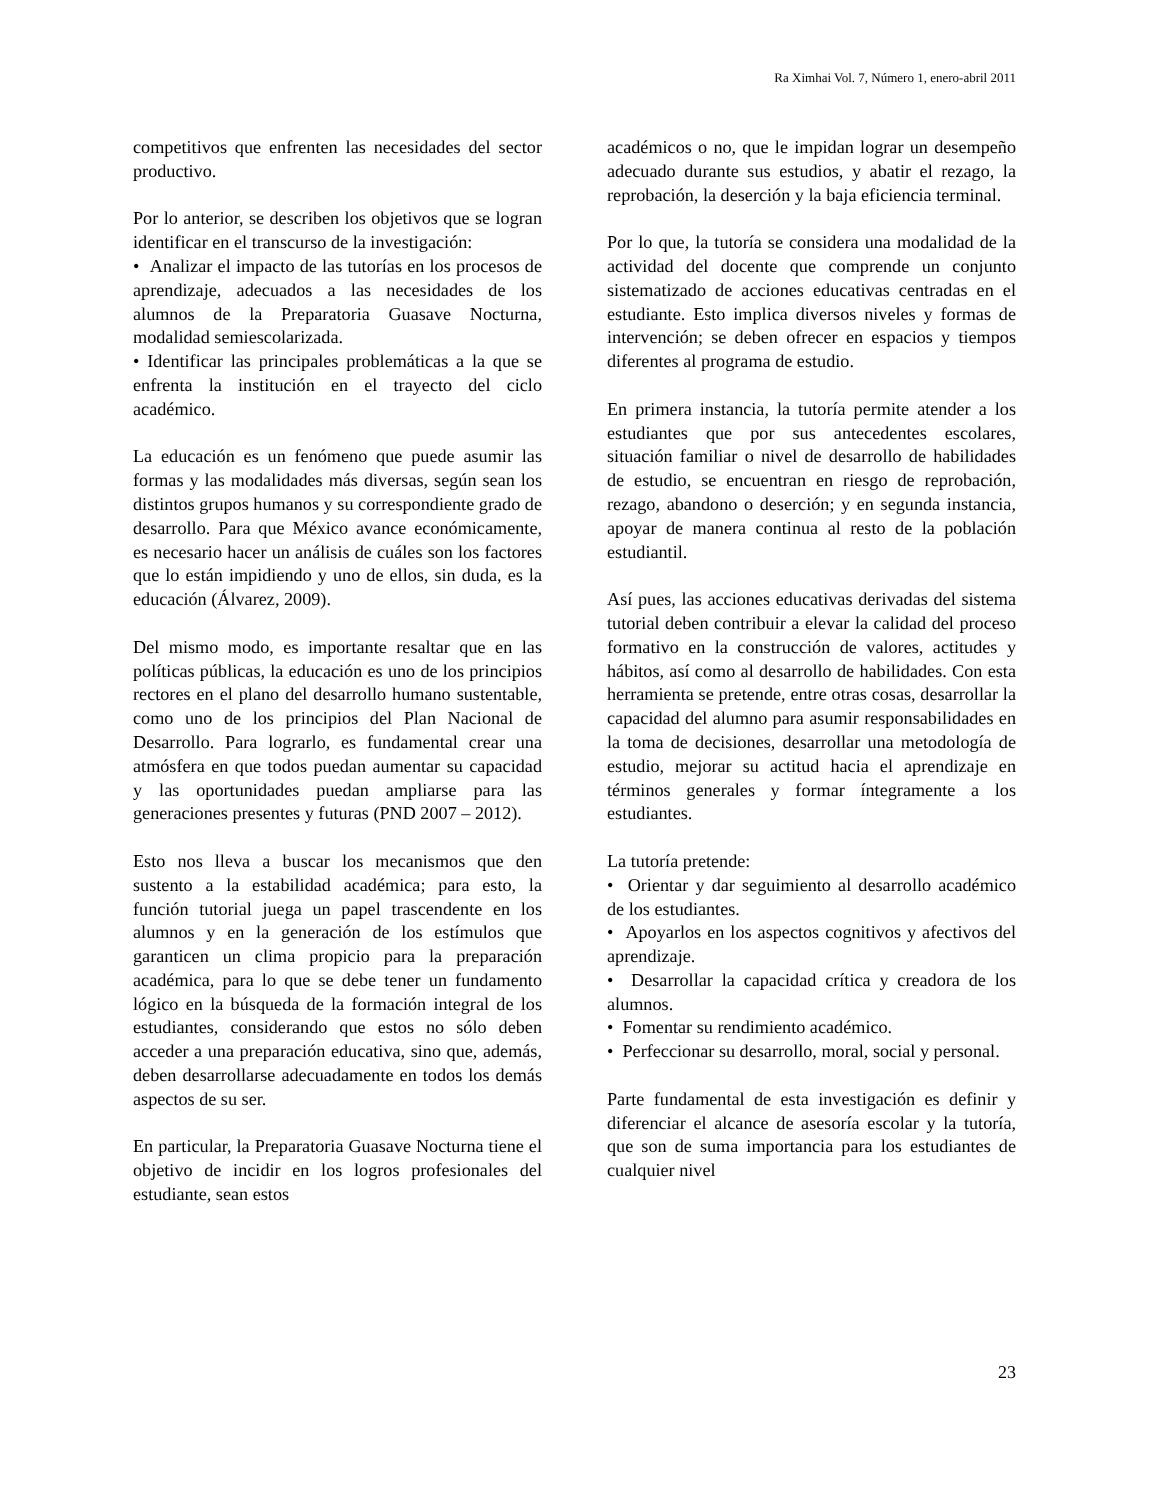Ra Ximhai Vol. 7, Número 1, enero-abril 2011
competitivos que enfrenten las necesidades del sector productivo.
Por lo anterior, se describen los objetivos que se logran identificar en el transcurso de la investigación:
• Analizar el impacto de las tutorías en los procesos de aprendizaje, adecuados a las necesidades de los alumnos de la Preparatoria Guasave Nocturna, modalidad semiescolarizada.
• Identificar las principales problemáticas a la que se enfrenta la institución en el trayecto del ciclo académico.
La educación es un fenómeno que puede asumir las formas y las modalidades más diversas, según sean los distintos grupos humanos y su correspondiente grado de desarrollo. Para que México avance económicamente, es necesario hacer un análisis de cuáles son los factores que lo están impidiendo y uno de ellos, sin duda, es la educación (Álvarez, 2009).
Del mismo modo, es importante resaltar que en las políticas públicas, la educación es uno de los principios rectores en el plano del desarrollo humano sustentable, como uno de los principios del Plan Nacional de Desarrollo. Para lograrlo, es fundamental crear una atmósfera en que todos puedan aumentar su capacidad y las oportunidades puedan ampliarse para las generaciones presentes y futuras (PND 2007 – 2012).
Esto nos lleva a buscar los mecanismos que den sustento a la estabilidad académica; para esto, la función tutorial juega un papel trascendente en los alumnos y en la generación de los estímulos que garanticen un clima propicio para la preparación académica, para lo que se debe tener un fundamento lógico en la búsqueda de la formación integral de los estudiantes, considerando que estos no sólo deben acceder a una preparación educativa, sino que, además, deben desarrollarse adecuadamente en todos los demás aspectos de su ser.
En particular, la Preparatoria Guasave Nocturna tiene el objetivo de incidir en los logros profesionales del estudiante, sean estos
académicos o no, que le impidan lograr un desempeño adecuado durante sus estudios, y abatir el rezago, la reprobación, la deserción y la baja eficiencia terminal.
Por lo que, la tutoría se considera una modalidad de la actividad del docente que comprende un conjunto sistematizado de acciones educativas centradas en el estudiante. Esto implica diversos niveles y formas de intervención; se deben ofrecer en espacios y tiempos diferentes al programa de estudio.
En primera instancia, la tutoría permite atender a los estudiantes que por sus antecedentes escolares, situación familiar o nivel de desarrollo de habilidades de estudio, se encuentran en riesgo de reprobación, rezago, abandono o deserción; y en segunda instancia, apoyar de manera continua al resto de la población estudiantil.
Así pues, las acciones educativas derivadas del sistema tutorial deben contribuir a elevar la calidad del proceso formativo en la construcción de valores, actitudes y hábitos, así como al desarrollo de habilidades. Con esta herramienta se pretende, entre otras cosas, desarrollar la capacidad del alumno para asumir responsabilidades en la toma de decisiones, desarrollar una metodología de estudio, mejorar su actitud hacia el aprendizaje en términos generales y formar íntegramente a los estudiantes.
La tutoría pretende:
• Orientar y dar seguimiento al desarrollo académico de los estudiantes.
• Apoyarlos en los aspectos cognitivos y afectivos del aprendizaje.
• Desarrollar la capacidad crítica y creadora de los alumnos.
• Fomentar su rendimiento académico.
• Perfeccionar su desarrollo, moral, social y personal.
Parte fundamental de esta investigación es definir y diferenciar el alcance de asesoría escolar y la tutoría, que son de suma importancia para los estudiantes de cualquier nivel
23